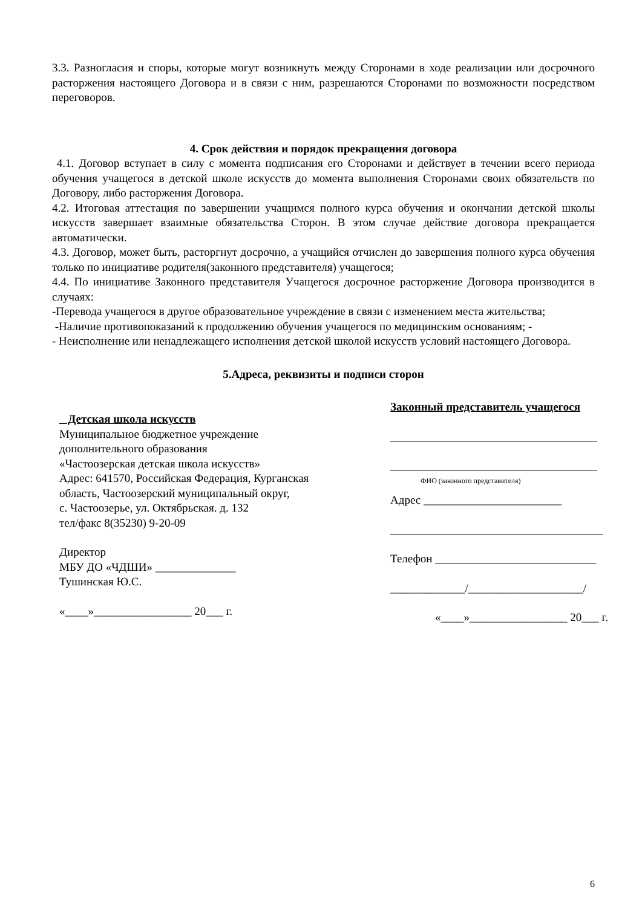3.3. Разногласия и споры, которые могут возникнуть между Сторонами в ходе реализации или досрочного расторжения настоящего Договора и в связи с ним, разрешаются Сторонами по возможности посредством переговоров.
4. Срок действия и порядок прекращения договора
4.1. Договор вступает в силу с момента подписания его Сторонами и действует в течении всего периода обучения учащегося в детской школе искусств до момента выполнения Сторонами своих обязательств по Договору, либо расторжения Договора.
4.2. Итоговая аттестация по завершении учащимся полного курса обучения и окончании детской школы искусств завершает взаимные обязательства Сторон. В этом случае действие договора прекращается автоматически.
4.3. Договор, может быть, расторгнут досрочно, а учащийся отчислен до завершения полного курса обучения только по инициативе родителя(законного представителя) учащегося;
4.4. По инициативе Законного представителя Учащегося досрочное расторжение Договора производится в случаях:
-Перевода учащегося в другое образовательное учреждение в связи с изменением места жительства;
-Наличие противопоказаний к продолжению обучения учащегося по медицинским основаниям; -
- Неисполнение или ненадлежащего исполнения детской школой искусств условий настоящего Договора.
5.Адреса, реквизиты и подписи сторон
Детская школа искусств
Муниципальное бюджетное учреждение
дополнительного образования
«Частоозерская детская школа искусств»
Адрес: 641570, Российская Федерация, Курганская область, Частоозерский муниципальный округ,
с. Частоозерье, ул. Октябрьская. д. 132
тел/факс 8(35230) 9-20-09
Директор
МБУ ДО «ЧДШИ» ______________
Тушинская Ю.С.
«____»_________________ 20___ г.
Законный представитель учащегося
____________________________________
____________________________________
ФИО (законного представителя)
Адрес ________________________
_____________________________________
Телефон ____________________________
_____________/____________________/
«____»_________________ 20___ г.
6